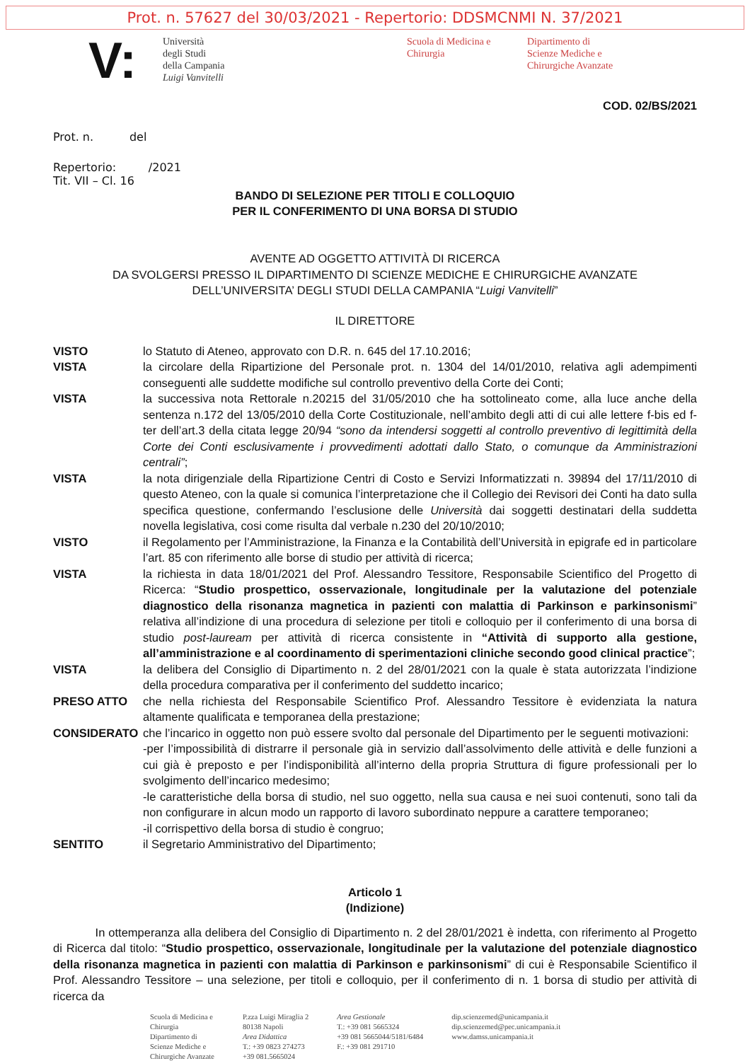Prot. n. 57627 del 30/03/2021 - Repertorio: DDSMCNMI N. 37/2021
V:
Università
degli Studi
della Campania
Luigi Vanvitelli
Scuola di Medicina e Chirurgia
Dipartimento di
Scienze Mediche e
Chirurgiche Avanzate
COD. 02/BS/2021
Prot. n. del
Repertorio: /2021
Tit. VII – Cl. 16
BANDO DI SELEZIONE PER TITOLI E COLLOQUIO
PER IL CONFERIMENTO DI UNA BORSA DI STUDIO
AVENTE AD OGGETTO ATTIVITÀ DI RICERCA
DA SVOLGERSI PRESSO IL DIPARTIMENTO DI SCIENZE MEDICHE E CHIRURGICHE AVANZATE
DELL’UNIVERSITA’ DEGLI STUDI DELLA CAMPANIA “Luigi Vanvitelli”
IL DIRETTORE
VISTO lo Statuto di Ateneo, approvato con D.R. n. 645 del 17.10.2016;
VISTA la circolare della Ripartizione del Personale prot. n. 1304 del 14/01/2010, relativa agli adempimenti conseguenti alle suddette modifiche sul controllo preventivo della Corte dei Conti;
VISTA la successiva nota Rettorale n.20215 del 31/05/2010 che ha sottolineato come, alla luce anche della sentenza n.172 del 13/05/2010 della Corte Costituzionale, nell’ambito degli atti di cui alle lettere f-bis ed f-ter dell’art.3 della citata legge 20/94 “sono da intendersi soggetti al controllo preventivo di legittimità della Corte dei Conti esclusivamente i provvedimenti adottati dallo Stato, o comunque da Amministrazioni centrali”;
VISTA la nota dirigenziale della Ripartizione Centri di Costo e Servizi Informatizzati n. 39894 del 17/11/2010 di questo Ateneo, con la quale si comunica l’interpretazione che il Collegio dei Revisori dei Conti ha dato sulla specifica questione, confermando l’esclusione delle Università dai soggetti destinatari della suddetta novella legislativa, cosi come risulta dal verbale n.230 del 20/10/2010;
VISTO il Regolamento per l’Amministrazione, la Finanza e la Contabilità dell’Università in epigrafe ed in particolare l’art. 85 con riferimento alle borse di studio per attività di ricerca;
VISTA la richiesta in data 18/01/2021 del Prof. Alessandro Tessitore, Responsabile Scientifico del Progetto di Ricerca: “Studio prospettico, osservazionale, longitudinale per la valutazione del potenziale diagnostico della risonanza magnetica in pazienti con malattia di Parkinson e parkinsonismi” relativa all’indizione di una procedura di selezione per titoli e colloquio per il conferimento di una borsa di studio post-lauream per attività di ricerca consistente in “Attività di supporto alla gestione, all’amministrazione e al coordinamento di sperimentazioni cliniche secondo good clinical practice”;
VISTA la delibera del Consiglio di Dipartimento n. 2 del 28/01/2021 con la quale è stata autorizzata l’indizione della procedura comparativa per il conferimento del suddetto incarico;
PRESO ATTO che nella richiesta del Responsabile Scientifico Prof. Alessandro Tessitore è evidenziata la natura altamente qualificata e temporanea della prestazione;
CONSIDERATO che l’incarico in oggetto non può essere svolto dal personale del Dipartimento per le seguenti motivazioni:
-per l’impossibilità di distrarre il personale già in servizio dall’assolvimento delle attività e delle funzioni a cui già è preposto e per l’indisponibilità all’interno della propria Struttura di figure professionali per lo svolgimento dell’incarico medesimo;
-le caratteristiche della borsa di studio, nel suo oggetto, nella sua causa e nei suoi contenuti, sono tali da non configurare in alcun modo un rapporto di lavoro subordinato neppure a carattere temporaneo;
-il corrispettivo della borsa di studio è congruo;
SENTITO il Segretario Amministrativo del Dipartimento;
Articolo 1
(Indizione)
In ottemperanza alla delibera del Consiglio di Dipartimento n. 2 del 28/01/2021 è indetta, con riferimento al Progetto di Ricerca dal titolo: “Studio prospettico, osservazionale, longitudinale per la valutazione del potenziale diagnostico della risonanza magnetica in pazienti con malattia di Parkinson e parkinsonismi” di cui è Responsabile Scientifico il Prof. Alessandro Tessitore – una selezione, per titoli e colloquio, per il conferimento di n. 1 borsa di studio per attività di ricerca da
Scuola di Medicina e
Chirurgia
Dipartimento di
Scienze Mediche e
Chirurgiche Avanzate
P.zza Luigi Miraglia 2
80138 Napoli
Area Didattica
T.: +39 0823 274273
+39 081.5665024
Area Gestionale
T.: +39 081 5665324
+39 081 5665044/5181/6484
F.: +39 081 291710
dip.scienzemed@unicampania.it
dip.scienzemed@pec.unicampania.it
www.damss.unicampania.it